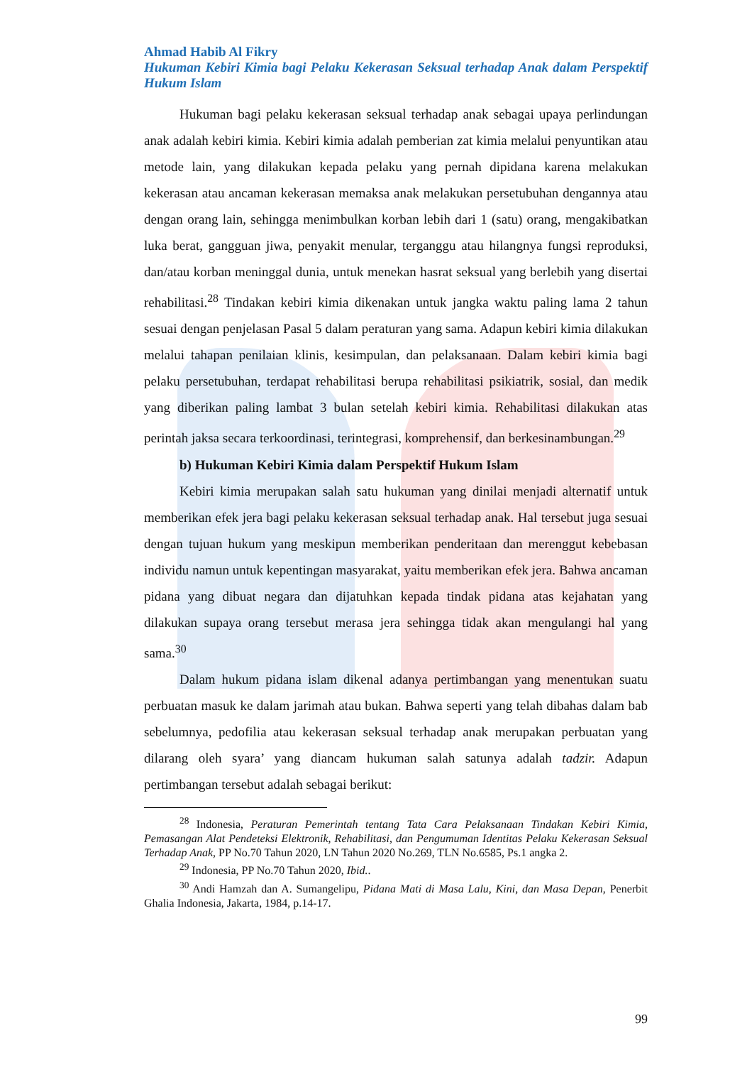Ahmad Habib Al Fikry
Hukuman Kebiri Kimia bagi Pelaku Kekerasan Seksual terhadap Anak dalam Perspektif Hukum Islam
Hukuman bagi pelaku kekerasan seksual terhadap anak sebagai upaya perlindungan anak adalah kebiri kimia. Kebiri kimia adalah pemberian zat kimia melalui penyuntikan atau metode lain, yang dilakukan kepada pelaku yang pernah dipidana karena melakukan kekerasan atau ancaman kekerasan memaksa anak melakukan persetubuhan dengannya atau dengan orang lain, sehingga menimbulkan korban lebih dari 1 (satu) orang, mengakibatkan luka berat, gangguan jiwa, penyakit menular, terganggu atau hilangnya fungsi reproduksi, dan/atau korban meninggal dunia, untuk menekan hasrat seksual yang berlebih yang disertai rehabilitasi.<sup>28</sup> Tindakan kebiri kimia dikenakan untuk jangka waktu paling lama 2 tahun sesuai dengan penjelasan Pasal 5 dalam peraturan yang sama. Adapun kebiri kimia dilakukan melalui tahapan penilaian klinis, kesimpulan, dan pelaksanaan. Dalam kebiri kimia bagi pelaku persetubuhan, terdapat rehabilitasi berupa rehabilitasi psikiatrik, sosial, dan medik yang diberikan paling lambat 3 bulan setelah kebiri kimia. Rehabilitasi dilakukan atas perintah jaksa secara terkoordinasi, terintegrasi, komprehensif, dan berkesinambungan.<sup>29</sup>
b) Hukuman Kebiri Kimia dalam Perspektif Hukum Islam
Kebiri kimia merupakan salah satu hukuman yang dinilai menjadi alternatif untuk memberikan efek jera bagi pelaku kekerasan seksual terhadap anak. Hal tersebut juga sesuai dengan tujuan hukum yang meskipun memberikan penderitaan dan merenggut kebebasan individu namun untuk kepentingan masyarakat, yaitu memberikan efek jera. Bahwa ancaman pidana yang dibuat negara dan dijatuhkan kepada tindak pidana atas kejahatan yang dilakukan supaya orang tersebut merasa jera sehingga tidak akan mengulangi hal yang sama.<sup>30</sup>
Dalam hukum pidana islam dikenal adanya pertimbangan yang menentukan suatu perbuatan masuk ke dalam jarimah atau bukan. Bahwa seperti yang telah dibahas dalam bab sebelumnya, pedofilia atau kekerasan seksual terhadap anak merupakan perbuatan yang dilarang oleh syara’ yang diancam hukuman salah satunya adalah tadzir. Adapun pertimbangan tersebut adalah sebagai berikut:
<sup>28</sup> Indonesia, Peraturan Pemerintah tentang Tata Cara Pelaksanaan Tindakan Kebiri Kimia, Pemasangan Alat Pendeteksi Elektronik, Rehabilitasi, dan Pengumuman Identitas Pelaku Kekerasan Seksual Terhadap Anak, PP No.70 Tahun 2020, LN Tahun 2020 No.269, TLN No.6585, Ps.1 angka 2.
<sup>29</sup> Indonesia, PP No.70 Tahun 2020, Ibid..
<sup>30</sup> Andi Hamzah dan A. Sumangelipu, Pidana Mati di Masa Lalu, Kini, dan Masa Depan, Penerbit Ghalia Indonesia, Jakarta, 1984, p.14-17.
99